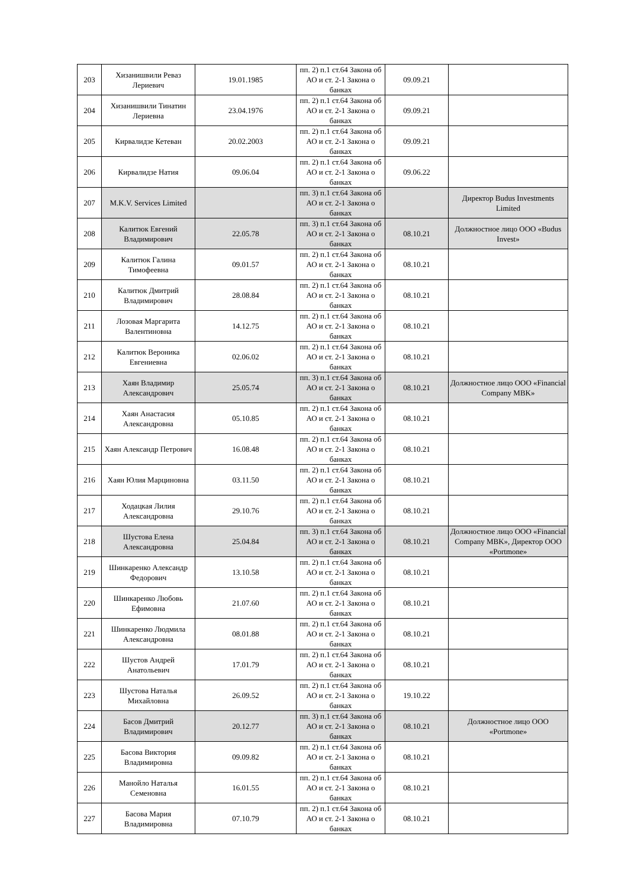| 203 | Хизанишвили Реваз Лериевич | 19.01.1985 | пп. 2) п.1 ст.64 Закона об АО и ст. 2-1 Закона о банках | 09.09.21 | |
| 204 | Хизанишвили Тинатин Лериевна | 23.04.1976 | пп. 2) п.1 ст.64 Закона об АО и ст. 2-1 Закона о банках | 09.09.21 | |
| 205 | Кирвалидзе Кетеван | 20.02.2003 | пп. 2) п.1 ст.64 Закона об АО и ст. 2-1 Закона о банках | 09.09.21 | |
| 206 | Кирвалидзе Натия | 09.06.04 | пп. 2) п.1 ст.64 Закона об АО и ст. 2-1 Закона о банках | 09.06.22 | |
| 207 | M.K.V. Services Limited | | пп. 3) п.1 ст.64 Закона об АО и ст. 2-1 Закона о банках | | Директор Budus Investments Limited |
| 208 | Калитюк Евгений Владимирович | 22.05.78 | пп. 3) п.1 ст.64 Закона об АО и ст. 2-1 Закона о банках | 08.10.21 | Должностное лицо ООО «Budus Invest» |
| 209 | Калитюк Галина Тимофеевна | 09.01.57 | пп. 2) п.1 ст.64 Закона об АО и ст. 2-1 Закона о банках | 08.10.21 | |
| 210 | Калитюк Дмитрий Владимирович | 28.08.84 | пп. 2) п.1 ст.64 Закона об АО и ст. 2-1 Закона о банках | 08.10.21 | |
| 211 | Лозовая Маргарита Валентиновна | 14.12.75 | пп. 2) п.1 ст.64 Закона об АО и ст. 2-1 Закона о банках | 08.10.21 | |
| 212 | Калитюк Вероника Евгениевна | 02.06.02 | пп. 2) п.1 ст.64 Закона об АО и ст. 2-1 Закона о банках | 08.10.21 | |
| 213 | Хаян Владимир Александрович | 25.05.74 | пп. 3) п.1 ст.64 Закона об АО и ст. 2-1 Закона о банках | 08.10.21 | Должностное лицо ООО «Financial Company MBK» |
| 214 | Хаян Анастасия Александровна | 05.10.85 | пп. 2) п.1 ст.64 Закона об АО и ст. 2-1 Закона о банках | 08.10.21 | |
| 215 | Хаян Александр Петрович | 16.08.48 | пп. 2) п.1 ст.64 Закона об АО и ст. 2-1 Закона о банках | 08.10.21 | |
| 216 | Хаян Юлия Марциновна | 03.11.50 | пп. 2) п.1 ст.64 Закона об АО и ст. 2-1 Закона о банках | 08.10.21 | |
| 217 | Ходацкая Лилия Александровна | 29.10.76 | пп. 2) п.1 ст.64 Закона об АО и ст. 2-1 Закона о банках | 08.10.21 | |
| 218 | Шустова Елена Александровна | 25.04.84 | пп. 3) п.1 ст.64 Закона об АО и ст. 2-1 Закона о банках | 08.10.21 | Должностное лицо ООО «Financial Company MBK», Директор ООО «Portmone» |
| 219 | Шинкаренко Александр Федорович | 13.10.58 | пп. 2) п.1 ст.64 Закона об АО и ст. 2-1 Закона о банках | 08.10.21 | |
| 220 | Шинкаренко Любовь Ефимовна | 21.07.60 | пп. 2) п.1 ст.64 Закона об АО и ст. 2-1 Закона о банках | 08.10.21 | |
| 221 | Шинкаренко Людмила Александровна | 08.01.88 | пп. 2) п.1 ст.64 Закона об АО и ст. 2-1 Закона о банках | 08.10.21 | |
| 222 | Шустов Андрей Анатольевич | 17.01.79 | пп. 2) п.1 ст.64 Закона об АО и ст. 2-1 Закона о банках | 08.10.21 | |
| 223 | Шустова Наталья Михайловна | 26.09.52 | пп. 2) п.1 ст.64 Закона об АО и ст. 2-1 Закона о банках | 19.10.22 | |
| 224 | Басов Дмитрий Владимирович | 20.12.77 | пп. 3) п.1 ст.64 Закона об АО и ст. 2-1 Закона о банках | 08.10.21 | Должностное лицо ООО «Portmone» |
| 225 | Басова Виктория Владимировна | 09.09.82 | пп. 2) п.1 ст.64 Закона об АО и ст. 2-1 Закона о банках | 08.10.21 | |
| 226 | Манойло Наталья Семеновна | 16.01.55 | пп. 2) п.1 ст.64 Закона об АО и ст. 2-1 Закона о банках | 08.10.21 | |
| 227 | Басова Мария Владимировна | 07.10.79 | пп. 2) п.1 ст.64 Закона об АО и ст. 2-1 Закона о банках | 08.10.21 | |